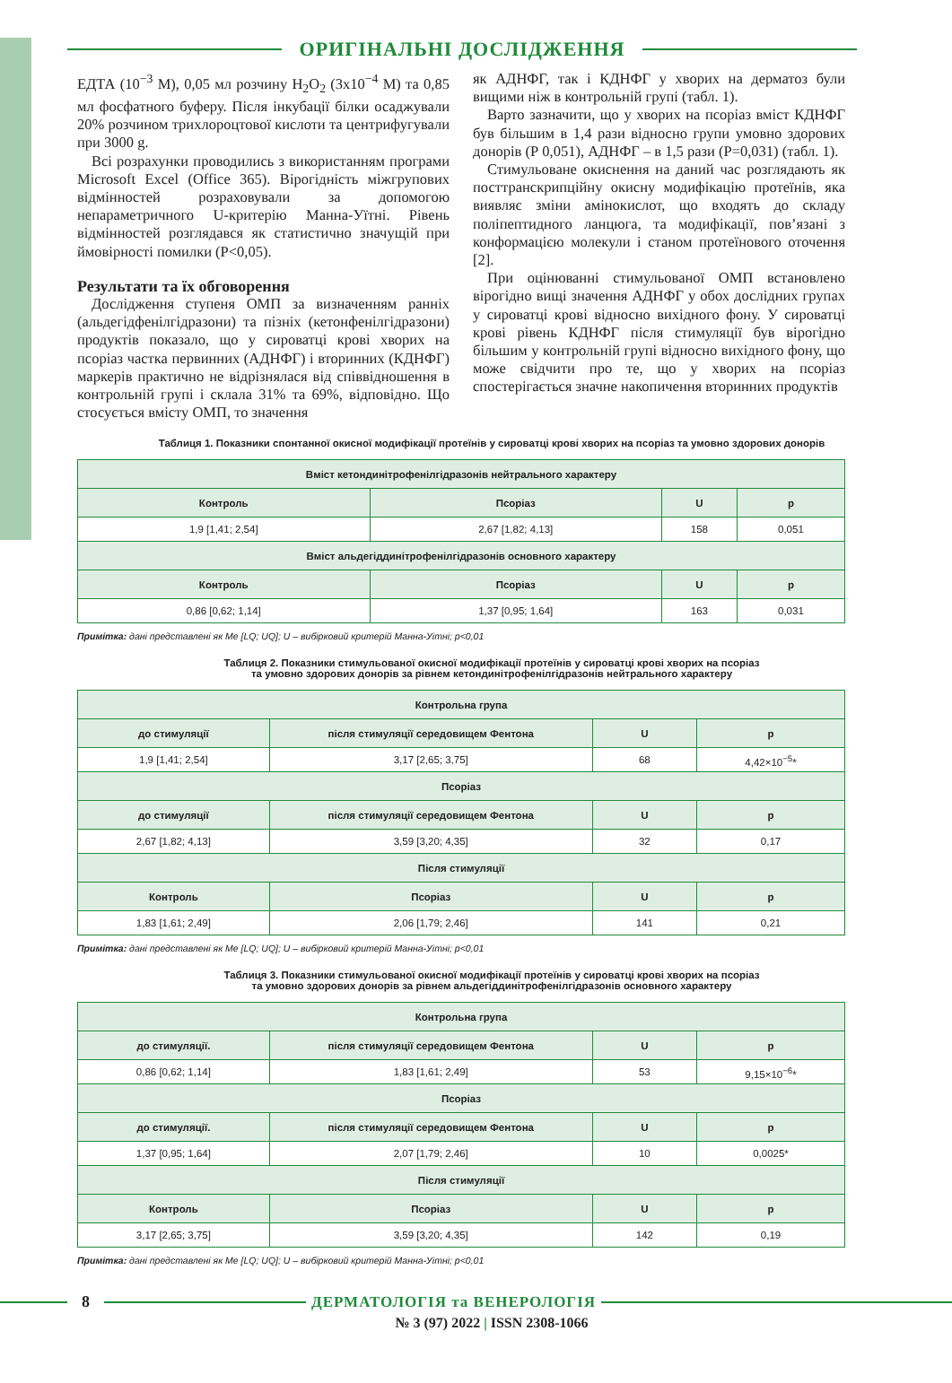ОРИГІНАЛЬНІ ДОСЛІДЖЕННЯ
ЕДТА (10<sup>−3</sup> М), 0,05 мл розчину H<sub>2</sub>O<sub>2</sub> (3х10<sup>−4</sup> М) та 0,85 мл фосфатного буферу. Після інкубації білки осаджували 20% розчином трихлороцтової кислоти та центрифугували при 3000 g.
Всі розрахунки проводились з використанням програми Microsoft Excel (Office 365). Вірогідність міжгрупових відмінностей розраховували за допомогою непараметричного U-критерію Манна-Уїтні. Рівень відмінностей розглядався як статистично значущій при ймовірності помилки (Р<0,05).
Результати та їх обговорення
Дослідження ступеня ОМП за визначенням ранніх (альдегідфенілгідразони) та пізніх (кетонфенілгідразони) продуктів показало, що у сироватці крові хворих на псоріаз частка первинних (АДНФГ) і вторинних (КДНФГ) маркерів практично не відрізнялася від співвідношення в контрольній групі і склала 31% та 69%, відповідно. Що стосується вмісту ОМП, то значення
як АДНФГ, так і КДНФГ у хворих на дерматоз були вищими ніж в контрольній групі (табл. 1).
Варто зазначити, що у хворих на псоріаз вміст КДНФГ був більшим в 1,4 рази відносно групи умовно здорових донорів (Р 0,051), АДНФГ – в 1,5 рази (Р=0,031) (табл. 1).
Стимульоване окиснення на даний час розглядають як посттранскрипційну окисну модифікацію протеїнів, яка виявляє зміни амінокислот, що входять до складу поліпептидного ланцюга, та модифікації, пов’язані з конформацією молекули і станом протеїнового оточення [2].
При оцінюванні стимульованої ОМП встановлено вірогідно вищі значення АДНФГ у обох дослідних групах у сироватці крові відносно вихідного фону. У сироватці крові рівень КДНФГ після стимуляції був вірогідно більшим у контрольній групі відносно вихідного фону, що може свідчити про те, що у хворих на псоріаз спостерігається значне накопичення вторинних продуктів
Таблиця 1. Показники спонтанної окисної модифікації протеїнів у сироватці крові хворих на псоріаз та умовно здорових донорів
| Вміст кетондинітрофенілгідразонів нейтрального характеру | | | |
| --- | --- | --- | --- |
| Контроль | Псоріаз | U | p |
| 1,9 [1,41; 2,54] | 2,67 [1,82; 4,13] | 158 | 0,051 |
| Вміст альдегіддинітрофенілгідразонів основного характеру | | | |
| Контроль | Псоріаз | U | p |
| 0,86 [0,62; 1,14] | 1,37 [0,95; 1,64] | 163 | 0,031 |
Примітка: дані представлені як Me [LQ; UQ]; U – вибірковий критерій Манна-Уітні; p<0,01
Таблиця 2. Показники стимульованої окисної модифікації протеїнів у сироватці крові хворих на псоріаз
та умовно здорових донорів за рівнем кетондинітрофенілгідразонів нейтрального характеру
| Контрольна група | | | |
| --- | --- | --- | --- |
| до стимуляції | після стимуляції середовищем Фентона | U | p |
| 1,9 [1,41; 2,54] | 3,17 [2,65; 3,75] | 68 | 4,42×10<sup>−5</sup>* |
| Псоріаз | | | |
| до стимуляції | після стимуляції середовищем Фентона | U | p |
| 2,67 [1,82; 4,13] | 3,59 [3,20; 4,35] | 32 | 0,17 |
| Після стимуляції | | | |
| Контроль | Псоріаз | U | p |
| 1,83 [1,61; 2,49] | 2,06 [1,79; 2,46] | 141 | 0,21 |
Примітка: дані представлені як Me [LQ; UQ]; U – вибірковий критерій Манна-Уітні; p<0,01
Таблиця 3. Показники стимульованої окисної модифікації протеїнів у сироватці крові хворих на псоріаз
та умовно здорових донорів за рівнем альдегіддинітрофенілгідразонів основного характеру
| Контрольна група | | | |
| --- | --- | --- | --- |
| до стимуляції. | після стимуляції середовищем Фентона | U | p |
| 0,86 [0,62; 1,14] | 1,83 [1,61; 2,49] | 53 | 9,15×10<sup>−6</sup>* |
| Псоріаз | | | |
| до стимуляції. | після стимуляції середовищем Фентона | U | p |
| 1,37 [0,95; 1,64] | 2,07 [1,79; 2,46] | 10 | 0,0025* |
| Після стимуляції | | | |
| Контроль | Псоріаз | U | p |
| 3,17 [2,65; 3,75] | 3,59 [3,20; 4,35] | 142 | 0,19 |
Примітка: дані представлені як Me [LQ; UQ]; U – вибірковий критерій Манна-Уітні; p<0,01
8 ДЕРМАТОЛОГІЯ та ВЕНЕРОЛОГІЯ
№ 3 (97) 2022 | ISSN 2308-1066